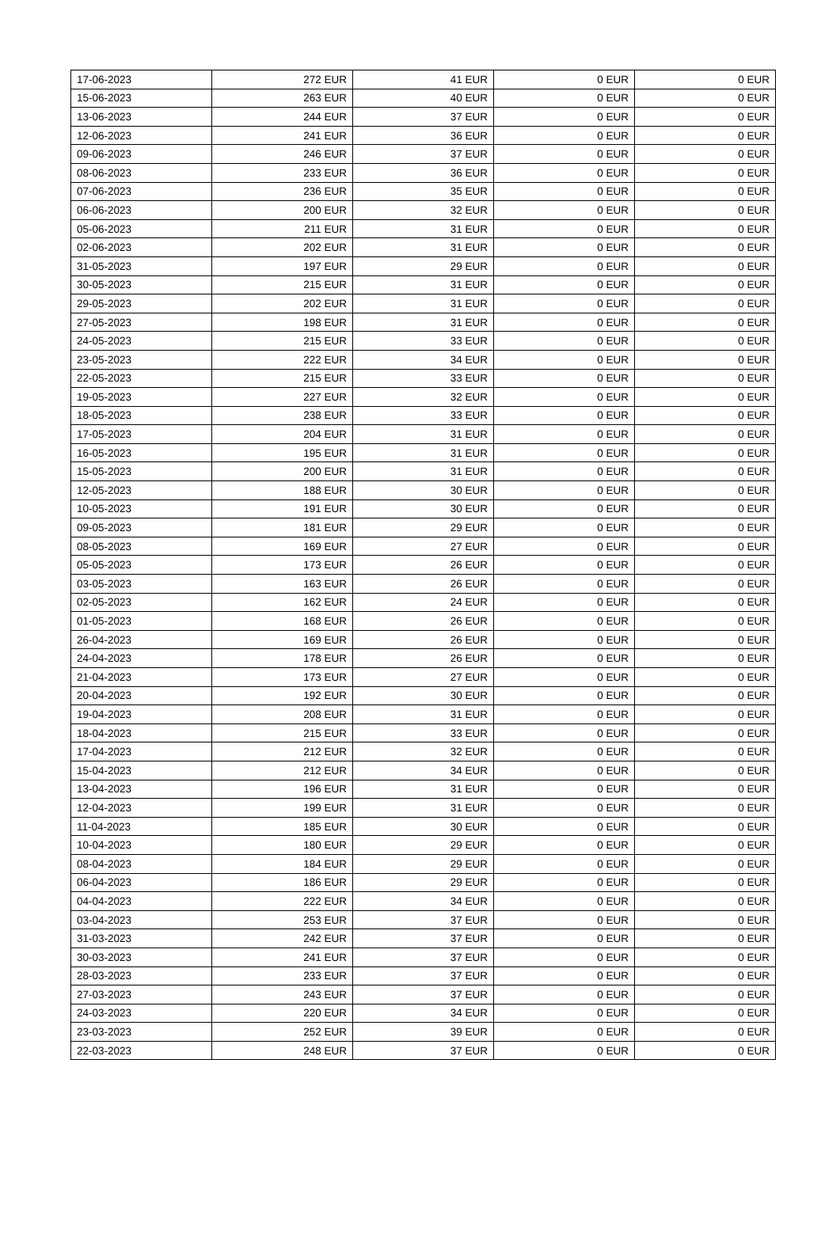| 17-06-2023 | 272 EUR | 41 EUR | 0 EUR | 0 EUR |
| 15-06-2023 | 263 EUR | 40 EUR | 0 EUR | 0 EUR |
| 13-06-2023 | 244 EUR | 37 EUR | 0 EUR | 0 EUR |
| 12-06-2023 | 241 EUR | 36 EUR | 0 EUR | 0 EUR |
| 09-06-2023 | 246 EUR | 37 EUR | 0 EUR | 0 EUR |
| 08-06-2023 | 233 EUR | 36 EUR | 0 EUR | 0 EUR |
| 07-06-2023 | 236 EUR | 35 EUR | 0 EUR | 0 EUR |
| 06-06-2023 | 200 EUR | 32 EUR | 0 EUR | 0 EUR |
| 05-06-2023 | 211 EUR | 31 EUR | 0 EUR | 0 EUR |
| 02-06-2023 | 202 EUR | 31 EUR | 0 EUR | 0 EUR |
| 31-05-2023 | 197 EUR | 29 EUR | 0 EUR | 0 EUR |
| 30-05-2023 | 215 EUR | 31 EUR | 0 EUR | 0 EUR |
| 29-05-2023 | 202 EUR | 31 EUR | 0 EUR | 0 EUR |
| 27-05-2023 | 198 EUR | 31 EUR | 0 EUR | 0 EUR |
| 24-05-2023 | 215 EUR | 33 EUR | 0 EUR | 0 EUR |
| 23-05-2023 | 222 EUR | 34 EUR | 0 EUR | 0 EUR |
| 22-05-2023 | 215 EUR | 33 EUR | 0 EUR | 0 EUR |
| 19-05-2023 | 227 EUR | 32 EUR | 0 EUR | 0 EUR |
| 18-05-2023 | 238 EUR | 33 EUR | 0 EUR | 0 EUR |
| 17-05-2023 | 204 EUR | 31 EUR | 0 EUR | 0 EUR |
| 16-05-2023 | 195 EUR | 31 EUR | 0 EUR | 0 EUR |
| 15-05-2023 | 200 EUR | 31 EUR | 0 EUR | 0 EUR |
| 12-05-2023 | 188 EUR | 30 EUR | 0 EUR | 0 EUR |
| 10-05-2023 | 191 EUR | 30 EUR | 0 EUR | 0 EUR |
| 09-05-2023 | 181 EUR | 29 EUR | 0 EUR | 0 EUR |
| 08-05-2023 | 169 EUR | 27 EUR | 0 EUR | 0 EUR |
| 05-05-2023 | 173 EUR | 26 EUR | 0 EUR | 0 EUR |
| 03-05-2023 | 163 EUR | 26 EUR | 0 EUR | 0 EUR |
| 02-05-2023 | 162 EUR | 24 EUR | 0 EUR | 0 EUR |
| 01-05-2023 | 168 EUR | 26 EUR | 0 EUR | 0 EUR |
| 26-04-2023 | 169 EUR | 26 EUR | 0 EUR | 0 EUR |
| 24-04-2023 | 178 EUR | 26 EUR | 0 EUR | 0 EUR |
| 21-04-2023 | 173 EUR | 27 EUR | 0 EUR | 0 EUR |
| 20-04-2023 | 192 EUR | 30 EUR | 0 EUR | 0 EUR |
| 19-04-2023 | 208 EUR | 31 EUR | 0 EUR | 0 EUR |
| 18-04-2023 | 215 EUR | 33 EUR | 0 EUR | 0 EUR |
| 17-04-2023 | 212 EUR | 32 EUR | 0 EUR | 0 EUR |
| 15-04-2023 | 212 EUR | 34 EUR | 0 EUR | 0 EUR |
| 13-04-2023 | 196 EUR | 31 EUR | 0 EUR | 0 EUR |
| 12-04-2023 | 199 EUR | 31 EUR | 0 EUR | 0 EUR |
| 11-04-2023 | 185 EUR | 30 EUR | 0 EUR | 0 EUR |
| 10-04-2023 | 180 EUR | 29 EUR | 0 EUR | 0 EUR |
| 08-04-2023 | 184 EUR | 29 EUR | 0 EUR | 0 EUR |
| 06-04-2023 | 186 EUR | 29 EUR | 0 EUR | 0 EUR |
| 04-04-2023 | 222 EUR | 34 EUR | 0 EUR | 0 EUR |
| 03-04-2023 | 253 EUR | 37 EUR | 0 EUR | 0 EUR |
| 31-03-2023 | 242 EUR | 37 EUR | 0 EUR | 0 EUR |
| 30-03-2023 | 241 EUR | 37 EUR | 0 EUR | 0 EUR |
| 28-03-2023 | 233 EUR | 37 EUR | 0 EUR | 0 EUR |
| 27-03-2023 | 243 EUR | 37 EUR | 0 EUR | 0 EUR |
| 24-03-2023 | 220 EUR | 34 EUR | 0 EUR | 0 EUR |
| 23-03-2023 | 252 EUR | 39 EUR | 0 EUR | 0 EUR |
| 22-03-2023 | 248 EUR | 37 EUR | 0 EUR | 0 EUR |